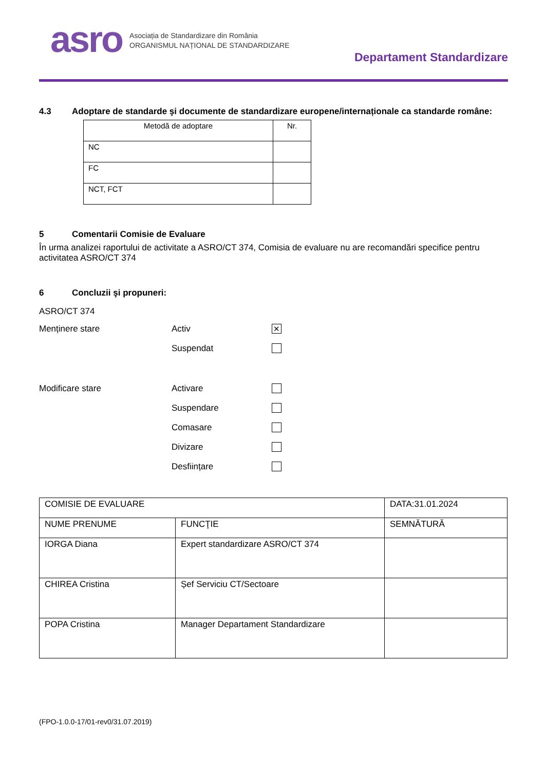asro
Asociația de Standardizare din România
ORGANISMUL NAȚIONAL DE STANDARDIZARE
Departament Standardizare
4.3 Adoptare de standarde şi documente de standardizare europene/internaționale ca standarde române:
| Metodă de adoptare | Nr. |
| NC | |
| FC | |
| NCT, FCT | |
5 Comentarii Comisie de Evaluare
În urma analizei raportului de activitate a ASRO/CT 374, Comisia de evaluare nu are recomandări specifice pentru activitatea ASRO/CT 374
6 Concluzii şi propuneri:
ASRO/CT 374
Menținere stare
Activ
✕
Suspendat
Modificare stare
Activare
Suspendare
Comasare
Divizare
Desființare
| COMISIE DE EVALUARE | | DATA:31.01.2024 |
| NUME PRENUME | FUNCŢIE | SEMNĂTURĂ |
| IORGA Diana | Expert standardizare ASRO/CT 374 | |
| CHIREA Cristina | Șef Serviciu CT/Sectoare | |
| POPA Cristina | Manager Departament Standardizare | |
(FPO-1.0.0-17/01-rev0/31.07.2019)